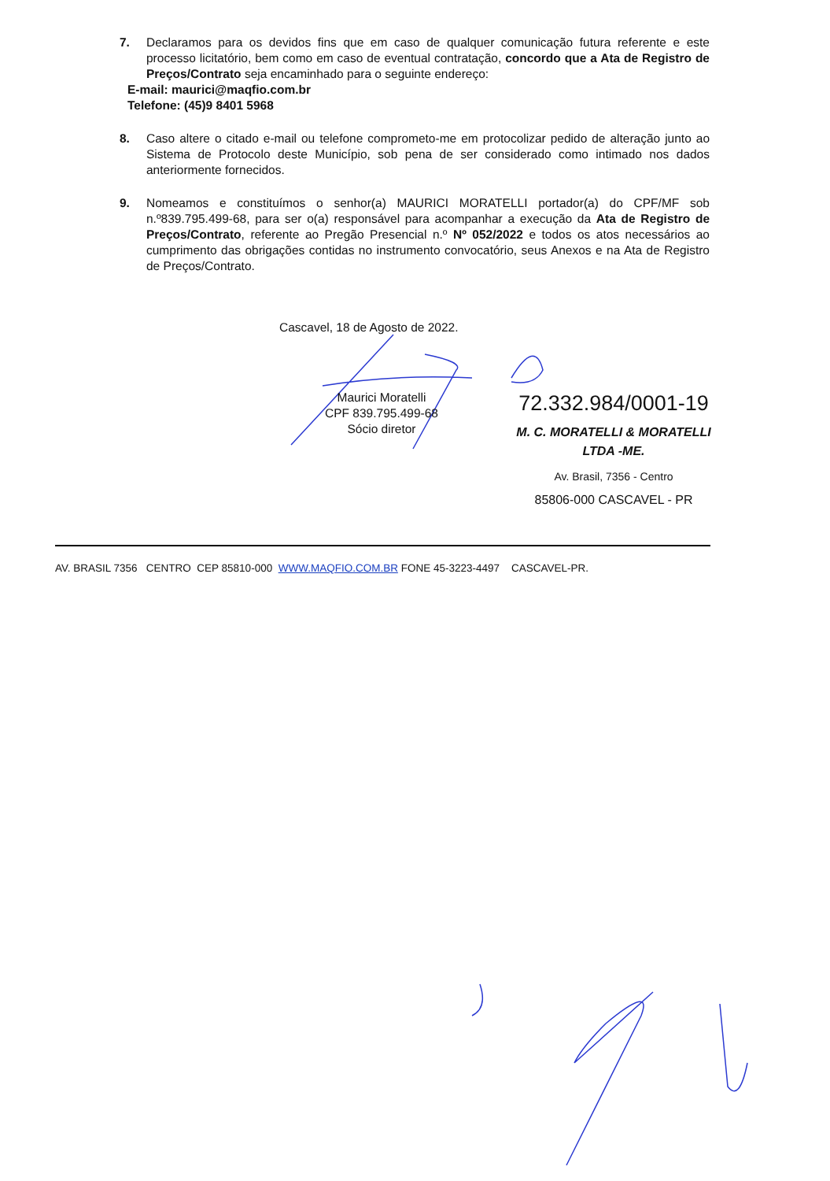7. Declaramos para os devidos fins que em caso de qualquer comunicação futura referente e este processo licitatório, bem como em caso de eventual contratação, concordo que a Ata de Registro de Preços/Contrato seja encaminhado para o seguinte endereço:
E-mail: maurici@maqfio.com.br
Telefone: (45)9 8401 5968
8. Caso altere o citado e-mail ou telefone comprometo-me em protocolizar pedido de alteração junto ao Sistema de Protocolo deste Município, sob pena de ser considerado como intimado nos dados anteriormente fornecidos.
9. Nomeamos e constituímos o senhor(a) MAURICI MORATELLI portador(a) do CPF/MF sob n.º839.795.499-68, para ser o(a) responsável para acompanhar a execução da Ata de Registro de Preços/Contrato, referente ao Pregão Presencial n.º Nº 052/2022 e todos os atos necessários ao cumprimento das obrigações contidas no instrumento convocatório, seus Anexos e na Ata de Registro de Preços/Contrato.
Cascavel, 18 de Agosto de 2022.
Maurici Moratelli
CPF 839.795.499-68
Sócio diretor
72.332.984/0001-19
M. C. MORATELLI & MORATELLI
LTDA -ME.
Av. Brasil, 7356 - Centro
85806-000 CASCAVEL - PR
AV. BRASIL 7356 CENTRO CEP 85810-000 WWW.MAQFIO.COM.BR FONE 45-3223-4497 CASCAVEL-PR.